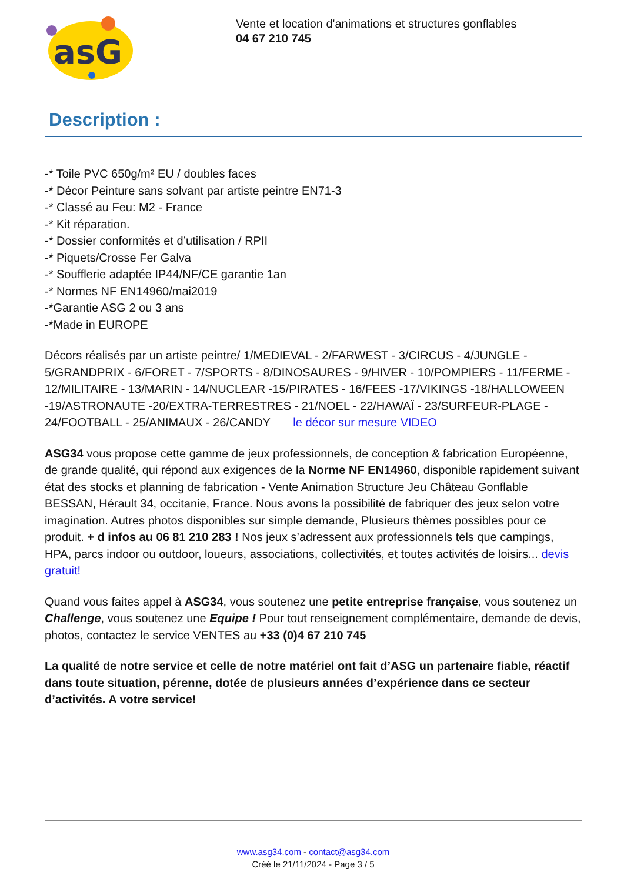asG
Vente et location d'animations et structures gonflables
04 67 210 745
Description :
-* Toile PVC 650g/m² EU / doubles faces
-* Décor Peinture sans solvant par artiste peintre EN71-3
-* Classé au Feu: M2 - France
-* Kit réparation.
-* Dossier conformités et d’utilisation / RPII
-* Piquets/Crosse Fer Galva
-* Soufflerie adaptée IP44/NF/CE garantie 1an
-* Normes NF EN14960/mai2019
-*Garantie ASG 2 ou 3 ans
-*Made in EUROPE
Décors réalisés par un artiste peintre/ 1/MEDIEVAL - 2/FARWEST - 3/CIRCUS - 4/JUNGLE - 5/GRANDPRIX - 6/FORET - 7/SPORTS - 8/DINOSAURES - 9/HIVER - 10/POMPIERS - 11/FERME - 12/MILITAIRE - 13/MARIN - 14/NUCLEAR -15/PIRATES - 16/FEES -17/VIKINGS -18/HALLOWEEN -19/ASTRONAUTE -20/EXTRA-TERRESTRES - 21/NOEL - 22/HAWAÏ - 23/SURFEUR-PLAGE - 24/FOOTBALL - 25/ANIMAUX - 26/CANDY le décor sur mesure VIDEO
ASG34 vous propose cette gamme de jeux professionnels, de conception & fabrication Européenne, de grande qualité, qui répond aux exigences de la Norme NF EN14960, disponible rapidement suivant état des stocks et planning de fabrication - Vente Animation Structure Jeu Château Gonflable BESSAN, Hérault 34, occitanie, France. Nous avons la possibilité de fabriquer des jeux selon votre imagination. Autres photos disponibles sur simple demande, Plusieurs thèmes possibles pour ce produit. + d infos au 06 81 210 283 ! Nos jeux s’adressent aux professionnels tels que campings, HPA, parcs indoor ou outdoor, loueurs, associations, collectivités, et toutes activités de loisirs... devis gratuit!
Quand vous faites appel à ASG34, vous soutenez une petite entreprise française, vous soutenez un Challenge, vous soutenez une Equipe ! Pour tout renseignement complémentaire, demande de devis, photos, contactez le service VENTES au +33 (0)4 67 210 745
La qualité de notre service et celle de notre matériel ont fait d’ASG un partenaire fiable, réactif dans toute situation, pérenne, dotée de plusieurs années d’expérience dans ce secteur d’activités. A votre service!
www.asg34.com - contact@asg34.com
Créé le 21/11/2024 - Page 3 / 5